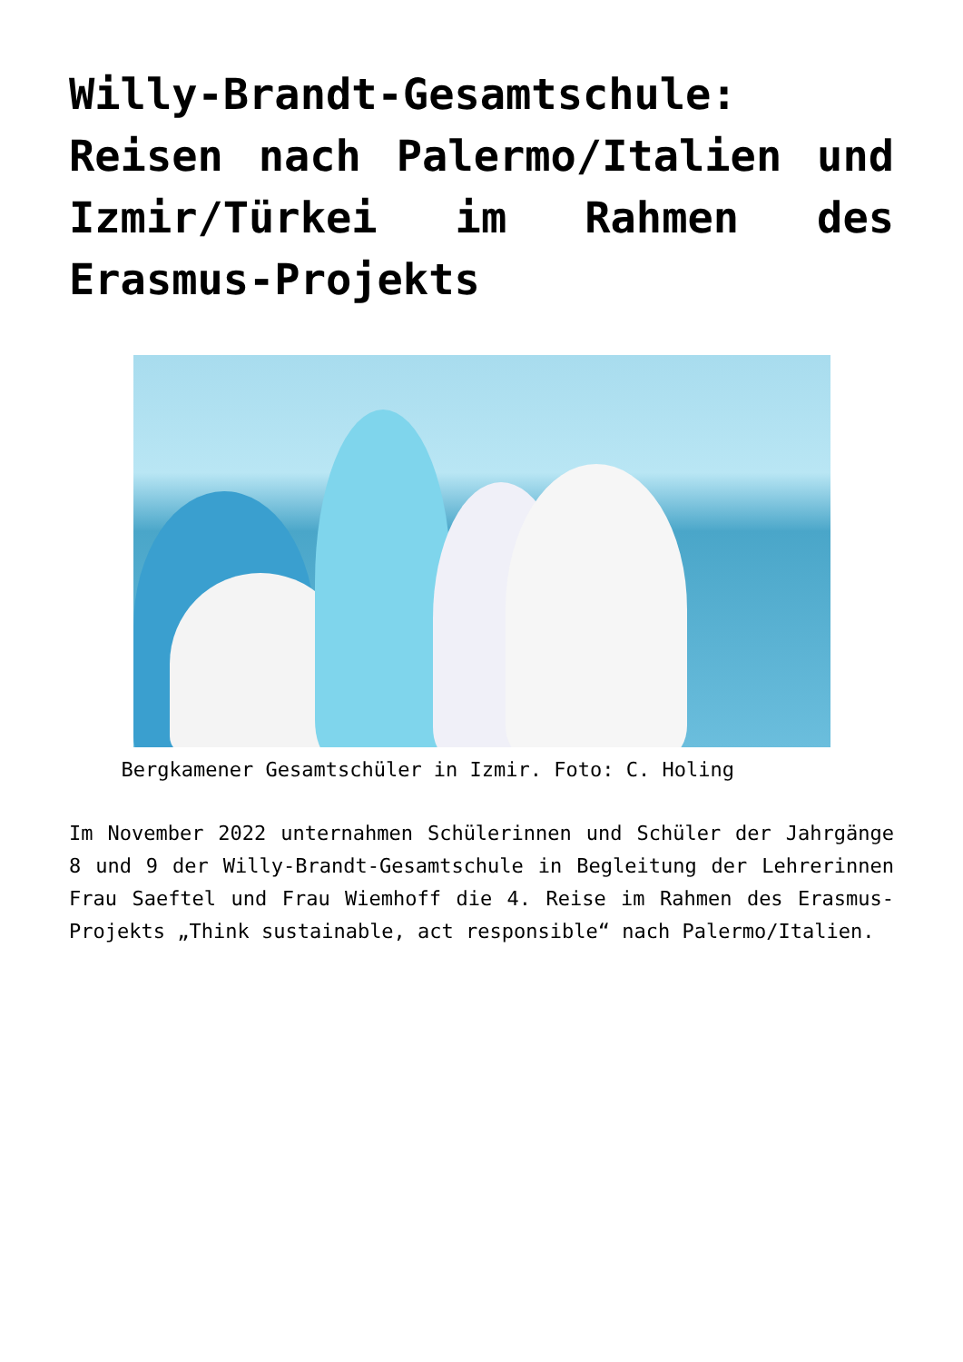Willy-Brandt-Gesamtschule: Reisen nach Palermo/Italien und Izmir/Türkei im Rahmen des Erasmus-Projekts
Bergkamener Gesamtschüler in Izmir. Foto: C. Holing
Im November 2022 unternahmen Schülerinnen und Schüler der Jahrgänge 8 und 9 der Willy-Brandt-Gesamtschule in Begleitung der Lehrerinnen Frau Saeftel und Frau Wiemhoff die 4. Reise im Rahmen des Erasmus-Projekts „Think sustainable, act responsible“ nach Palermo/Italien.